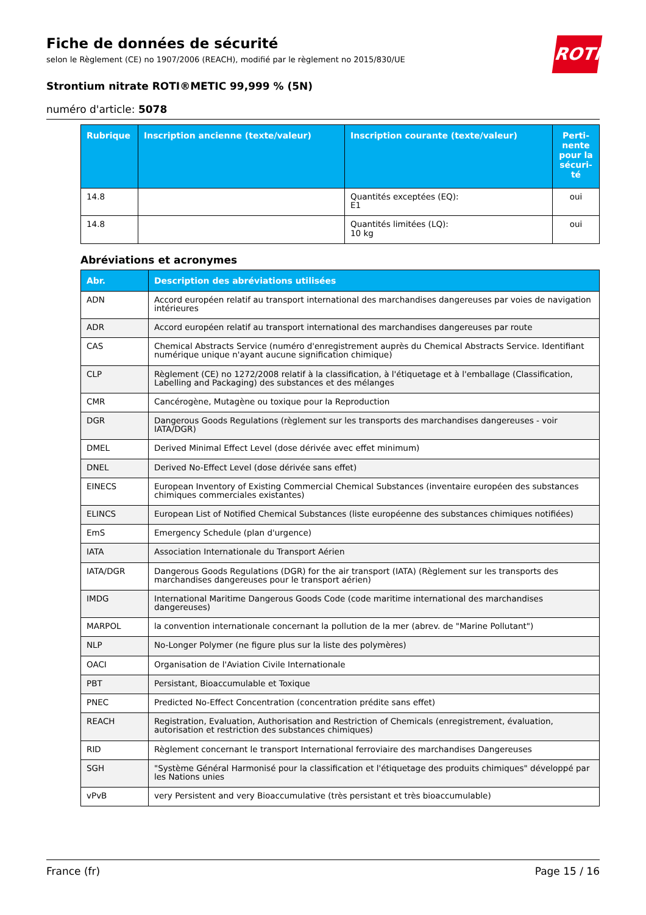Fiche de données de sécurité
selon le Règlement (CE) no 1907/2006 (REACH), modifié par le règlement no 2015/830/UE
Strontium nitrate ROTI®METIC 99,999 % (5N)
numéro d'article: 5078
ROTH
| Rubrique | Inscription ancienne (texte/valeur) | Inscription courante (texte/valeur) | Perti-nente pour la sécuri-té |
| --- | --- | --- | --- |
| 14.8 | | Quantités exceptées (EQ): E1 | oui |
| 14.8 | | Quantités limitées (LQ): 10 kg | oui |
Abréviations et acronymes
| Abr. | Description des abréviations utilisées |
| --- | --- |
| ADN | Accord européen relatif au transport international des marchandises dangereuses par voies de navigation intérieures |
| ADR | Accord européen relatif au transport international des marchandises dangereuses par route |
| CAS | Chemical Abstracts Service (numéro d'enregistrement auprès du Chemical Abstracts Service. Identifiant numérique unique n'ayant aucune signification chimique) |
| CLP | Règlement (CE) no 1272/2008 relatif à la classification, à l'étiquetage et à l'emballage (Classification, Labelling and Packaging) des substances et des mélanges |
| CMR | Cancérogène, Mutagène ou toxique pour la Reproduction |
| DGR | Dangerous Goods Regulations (règlement sur les transports des marchandises dangereuses - voir IATA/DGR) |
| DMEL | Derived Minimal Effect Level (dose dérivée avec effet minimum) |
| DNEL | Derived No-Effect Level (dose dérivée sans effet) |
| EINECS | European Inventory of Existing Commercial Chemical Substances (inventaire européen des substances chimiques commerciales existantes) |
| ELINCS | European List of Notified Chemical Substances (liste européenne des substances chimiques notifiées) |
| EmS | Emergency Schedule (plan d'urgence) |
| IATA | Association Internationale du Transport Aérien |
| IATA/DGR | Dangerous Goods Regulations (DGR) for the air transport (IATA) (Règlement sur les transports des marchandises dangereuses pour le transport aérien) |
| IMDG | International Maritime Dangerous Goods Code (code maritime international des marchandises dangereuses) |
| MARPOL | la convention internationale concernant la pollution de la mer (abrev. de "Marine Pollutant") |
| NLP | No-Longer Polymer (ne figure plus sur la liste des polymères) |
| OACI | Organisation de l'Aviation Civile Internationale |
| PBT | Persistant, Bioaccumulable et Toxique |
| PNEC | Predicted No-Effect Concentration (concentration prédite sans effet) |
| REACH | Registration, Evaluation, Authorisation and Restriction of Chemicals (enregistrement, évaluation, autorisation et restriction des substances chimiques) |
| RID | Règlement concernant le transport International ferroviaire des marchandises Dangereuses |
| SGH | "Système Général Harmonisé pour la classification et l'étiquetage des produits chimiques" développé par les Nations unies |
| vPvB | very Persistent and very Bioaccumulative (très persistant et très bioaccumulable) |
France (fr) Page 15 / 16